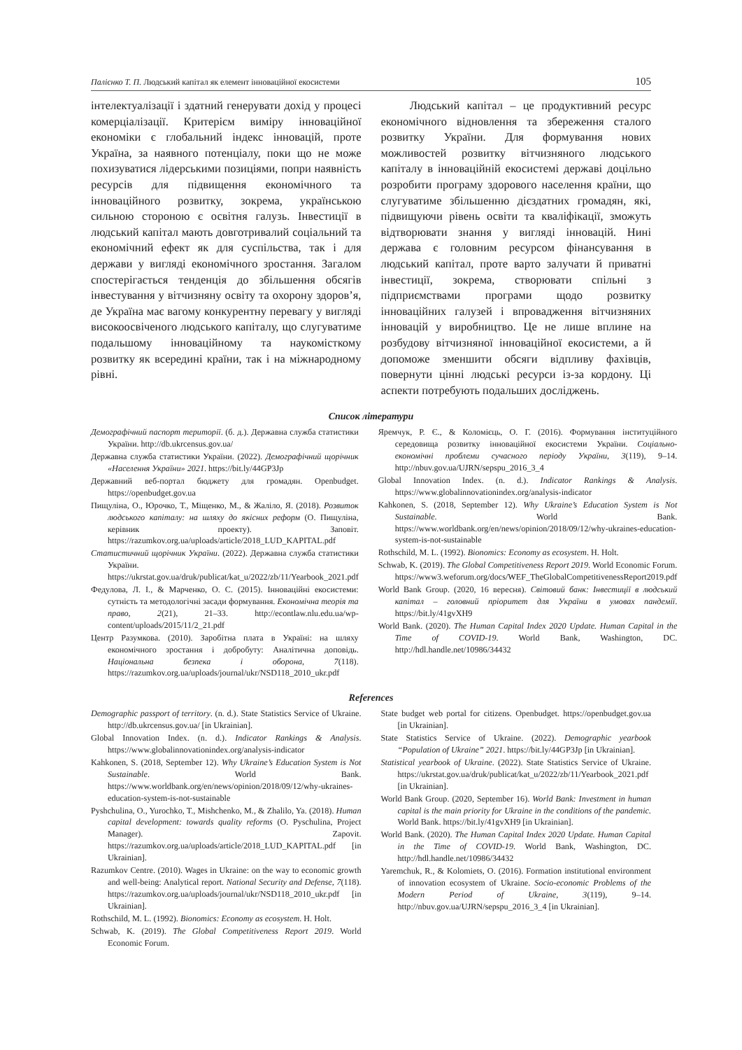Палієнко Т. П. Людський капітал як елемент інноваційної екосистеми 105
інтелектуалізації і здатний генерувати дохід у процесі комерціалізації. Критерієм виміру інноваційної економіки є глобальний індекс інновацій, проте Україна, за наявного потенціалу, поки що не може похизуватися лідерськими позиціями, попри наявність ресурсів для підвищення економічного та інноваційного розвитку, зокрема, українською сильною стороною є освітня галузь. Інвестиції в людський капітал мають довготривалий соціальний та економічний ефект як для суспільства, так і для держави у вигляді економічного зростання. Загалом спостерігається тенденція до збільшення обсягів інвестування у вітчизняну освіту та охорону здоров’я, де Україна має вагому конкурентну перевагу у вигляді високоосвіченого людського капіталу, що слугуватиме подальшому інноваційному та наукомісткому розвитку як всередині країни, так і на міжнародному рівні.
Людський капітал – це продуктивний ресурс економічного відновлення та збереження сталого розвитку України. Для формування нових можливостей розвитку вітчизняного людського капіталу в інноваційній екосистемі державі доцільно розробити програму здорового населення країни, що слугуватиме збільшенню дієздатних громадян, які, підвищуючи рівень освіти та кваліфікації, зможуть відтворювати знання у вигляді інновацій. Нині держава є головним ресурсом фінансування в людський капітал, проте варто залучати й приватні інвестиції, зокрема, створювати спільні з підприємствами програми щодо розвитку інноваційних галузей і впровадження вітчизняних інновацій у виробництво. Це не лише вплине на розбудову вітчизняної інноваційної екосистеми, а й допоможе зменшити обсяги відпливу фахівців, повернути цінні людські ресурси із-за кордону. Ці аспекти потребують подальших досліджень.
Список літератури
Демографічний паспорт території. (б. д.). Державна служба статистики України. http://db.ukrcensus.gov.ua/
Державна служба статистики України. (2022). Демографічний щорічник «Населення України» 2021. https://bit.ly/44GP3Jp
Державний веб-портал бюджету для громадян. Openbudget. https://openbudget.gov.ua
Пищуліна, О., Юрочко, Т., Міщенко, М., & Жаліло, Я. (2018). Розвиток людського капіталу: на шляху до якісних реформ (О. Пищуліна, керівник проекту). Заповіт. https://razumkov.org.ua/uploads/article/2018_LUD_KAPITAL.pdf
Статистичний щорічник України. (2022). Державна служба статистики України. https://ukrstat.gov.ua/druk/publicat/kat_u/2022/zb/11/Yearbook_2021.pdf
Федулова, Л. І., & Марченко, О. С. (2015). Інноваційні екосистеми: сутність та методологічні засади формування. Економічна теорія та право, 2(21), 21–33. http://econtlaw.nlu.edu.ua/wp-content/uploads/2015/11/2_21.pdf
Центр Разумкова. (2010). Заробітна плата в Україні: на шляху економічного зростання і добробуту: Аналітична доповідь. Національна безпека і оборона, 7(118). https://razumkov.org.ua/uploads/journal/ukr/NSD118_2010_ukr.pdf
Яремчук, Р. Є., & Коломієць, О. Г. (2016). Формування інституційного середовища розвитку інноваційної екосистеми України. Соціально-економічні проблеми сучасного періоду України, 3(119), 9–14. http://nbuv.gov.ua/UJRN/sepspu_2016_3_4
Global Innovation Index. (n. d.). Indicator Rankings & Analysis. https://www.globalinnovationindex.org/analysis-indicator
Kahkonen, S. (2018, September 12). Why Ukraine’s Education System is Not Sustainable. World Bank. https://www.worldbank.org/en/news/opinion/2018/09/12/why-ukraines-education-system-is-not-sustainable
Rothschild, M. L. (1992). Bionomics: Economy as ecosystem. H. Holt.
Schwab, K. (2019). The Global Competitiveness Report 2019. World Economic Forum. https://www3.weforum.org/docs/WEF_TheGlobalCompetitivenessReport2019.pdf
World Bank Group. (2020, 16 вересня). Світовий банк: Інвестиції в людський капітал – головний пріоритет для України в умовах пандемії. https://bit.ly/41gvXH9
World Bank. (2020). The Human Capital Index 2020 Update. Human Capital in the Time of COVID-19. World Bank, Washington, DC. http://hdl.handle.net/10986/34432
References
Demographic passport of territory. (n. d.). State Statistics Service of Ukraine. http://db.ukrcensus.gov.ua/ [in Ukrainian].
Global Innovation Index. (n. d.). Indicator Rankings & Analysis. https://www.globalinnovationindex.org/analysis-indicator
Kahkonen, S. (2018, September 12). Why Ukraine’s Education System is Not Sustainable. World Bank. https://www.worldbank.org/en/news/opinion/2018/09/12/why-ukraines-education-system-is-not-sustainable
Pyshchulina, O., Yurochko, T., Mishchenko, M., & Zhalilo, Ya. (2018). Human capital development: towards quality reforms (O. Pyschulina, Project Manager). Zapovit. https://razumkov.org.ua/uploads/article/2018_LUD_KAPITAL.pdf [in Ukrainian].
Razumkov Centre. (2010). Wages in Ukraine: on the way to economic growth and well-being: Analytical report. National Security and Defense, 7(118). https://razumkov.org.ua/uploads/journal/ukr/NSD118_2010_ukr.pdf [in Ukrainian].
Rothschild, M. L. (1992). Bionomics: Economy as ecosystem. H. Holt.
Schwab, K. (2019). The Global Competitiveness Report 2019. World Economic Forum.
State budget web portal for citizens. Openbudget. https://openbudget.gov.ua [in Ukrainian].
State Statistics Service of Ukraine. (2022). Demographic yearbook “Population of Ukraine” 2021. https://bit.ly/44GP3Jp [in Ukrainian].
Statistical yearbook of Ukraine. (2022). State Statistics Service of Ukraine. https://ukrstat.gov.ua/druk/publicat/kat_u/2022/zb/11/Yearbook_2021.pdf [in Ukrainian].
World Bank Group. (2020, September 16). World Bank: Investment in human capital is the main priority for Ukraine in the conditions of the pandemic. World Bank. https://bit.ly/41gvXH9 [in Ukrainian].
World Bank. (2020). The Human Capital Index 2020 Update. Human Capital in the Time of COVID-19. World Bank, Washington, DC. http://hdl.handle.net/10986/34432
Yaremchuk, R., & Kolomiets, O. (2016). Formation institutional environment of innovation ecosystem of Ukraine. Socio-economic Problems of the Modern Period of Ukraine, 3(119), 9–14. http://nbuv.gov.ua/UJRN/sepspu_2016_3_4 [in Ukrainian].